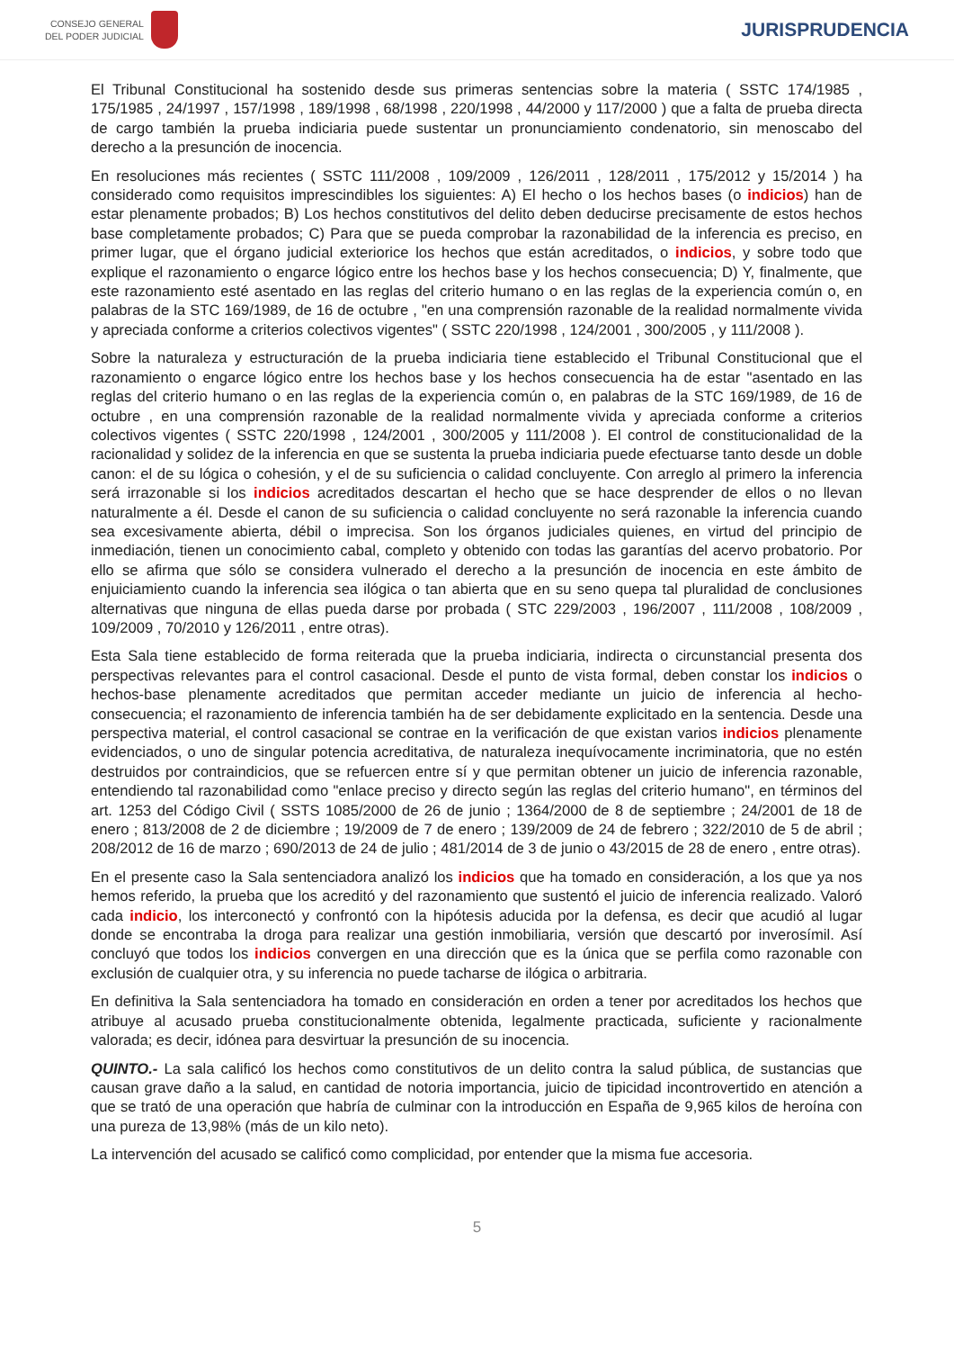CONSEJO GENERAL
DEL PODER JUDICIAL
JURISPRUDENCIA
El Tribunal Constitucional ha sostenido desde sus primeras sentencias sobre la materia ( SSTC 174/1985 , 175/1985 , 24/1997 , 157/1998 , 189/1998 , 68/1998 , 220/1998 , 44/2000 y 117/2000 ) que a falta de prueba directa de cargo también la prueba indiciaria puede sustentar un pronunciamiento condenatorio, sin menoscabo del derecho a la presunción de inocencia.
En resoluciones más recientes ( SSTC 111/2008 , 109/2009 , 126/2011 , 128/2011 , 175/2012 y 15/2014 ) ha considerado como requisitos imprescindibles los siguientes: A) El hecho o los hechos bases (o indicios) han de estar plenamente probados; B) Los hechos constitutivos del delito deben deducirse precisamente de estos hechos base completamente probados; C) Para que se pueda comprobar la razonabilidad de la inferencia es preciso, en primer lugar, que el órgano judicial exteriorice los hechos que están acreditados, o indicios, y sobre todo que explique el razonamiento o engarce lógico entre los hechos base y los hechos consecuencia; D) Y, finalmente, que este razonamiento esté asentado en las reglas del criterio humano o en las reglas de la experiencia común o, en palabras de la STC 169/1989, de 16 de octubre , "en una comprensión razonable de la realidad normalmente vivida y apreciada conforme a criterios colectivos vigentes" ( SSTC 220/1998 , 124/2001 , 300/2005 , y 111/2008 ).
Sobre la naturaleza y estructuración de la prueba indiciaria tiene establecido el Tribunal Constitucional que el razonamiento o engarce lógico entre los hechos base y los hechos consecuencia ha de estar "asentado en las reglas del criterio humano o en las reglas de la experiencia común o, en palabras de la STC 169/1989, de 16 de octubre , en una comprensión razonable de la realidad normalmente vivida y apreciada conforme a criterios colectivos vigentes ( SSTC 220/1998 , 124/2001 , 300/2005 y 111/2008 ). El control de constitucionalidad de la racionalidad y solidez de la inferencia en que se sustenta la prueba indiciaria puede efectuarse tanto desde un doble canon: el de su lógica o cohesión, y el de su suficiencia o calidad concluyente. Con arreglo al primero la inferencia será irrazonable si los indicios acreditados descartan el hecho que se hace desprender de ellos o no llevan naturalmente a él. Desde el canon de su suficiencia o calidad concluyente no será razonable la inferencia cuando sea excesivamente abierta, débil o imprecisa. Son los órganos judiciales quienes, en virtud del principio de inmediación, tienen un conocimiento cabal, completo y obtenido con todas las garantías del acervo probatorio. Por ello se afirma que sólo se considera vulnerado el derecho a la presunción de inocencia en este ámbito de enjuiciamiento cuando la inferencia sea ilógica o tan abierta que en su seno quepa tal pluralidad de conclusiones alternativas que ninguna de ellas pueda darse por probada ( STC 229/2003 , 196/2007 , 111/2008 , 108/2009 , 109/2009 , 70/2010 y 126/2011 , entre otras).
Esta Sala tiene establecido de forma reiterada que la prueba indiciaria, indirecta o circunstancial presenta dos perspectivas relevantes para el control casacional. Desde el punto de vista formal, deben constar los indicios o hechos-base plenamente acreditados que permitan acceder mediante un juicio de inferencia al hecho-consecuencia; el razonamiento de inferencia también ha de ser debidamente explicitado en la sentencia. Desde una perspectiva material, el control casacional se contrae en la verificación de que existan varios indicios plenamente evidenciados, o uno de singular potencia acreditativa, de naturaleza inequívocamente incriminatoria, que no estén destruidos por contraindicios, que se refuercen entre sí y que permitan obtener un juicio de inferencia razonable, entendiendo tal razonabilidad como "enlace preciso y directo según las reglas del criterio humano", en términos del art. 1253 del Código Civil ( SSTS 1085/2000 de 26 de junio ; 1364/2000 de 8 de septiembre ; 24/2001 de 18 de enero ; 813/2008 de 2 de diciembre ; 19/2009 de 7 de enero ; 139/2009 de 24 de febrero ; 322/2010 de 5 de abril ; 208/2012 de 16 de marzo ; 690/2013 de 24 de julio ; 481/2014 de 3 de junio o 43/2015 de 28 de enero , entre otras).
En el presente caso la Sala sentenciadora analizó los indicios que ha tomado en consideración, a los que ya nos hemos referido, la prueba que los acreditó y del razonamiento que sustentó el juicio de inferencia realizado. Valoró cada indicio, los interconectó y confrontó con la hipótesis aducida por la defensa, es decir que acudió al lugar donde se encontraba la droga para realizar una gestión inmobiliaria, versión que descartó por inverosímil. Así concluyó que todos los indicios convergen en una dirección que es la única que se perfila como razonable con exclusión de cualquier otra, y su inferencia no puede tacharse de ilógica o arbitraria.
En definitiva la Sala sentenciadora ha tomado en consideración en orden a tener por acreditados los hechos que atribuye al acusado prueba constitucionalmente obtenida, legalmente practicada, suficiente y racionalmente valorada; es decir, idónea para desvirtuar la presunción de su inocencia.
QUINTO.- La sala calificó los hechos como constitutivos de un delito contra la salud pública, de sustancias que causan grave daño a la salud, en cantidad de notoria importancia, juicio de tipicidad incontrovertido en atención a que se trató de una operación que habría de culminar con la introducción en España de 9,965 kilos de heroína con una pureza de 13,98% (más de un kilo neto).
La intervención del acusado se calificó como complicidad, por entender que la misma fue accesoria.
5